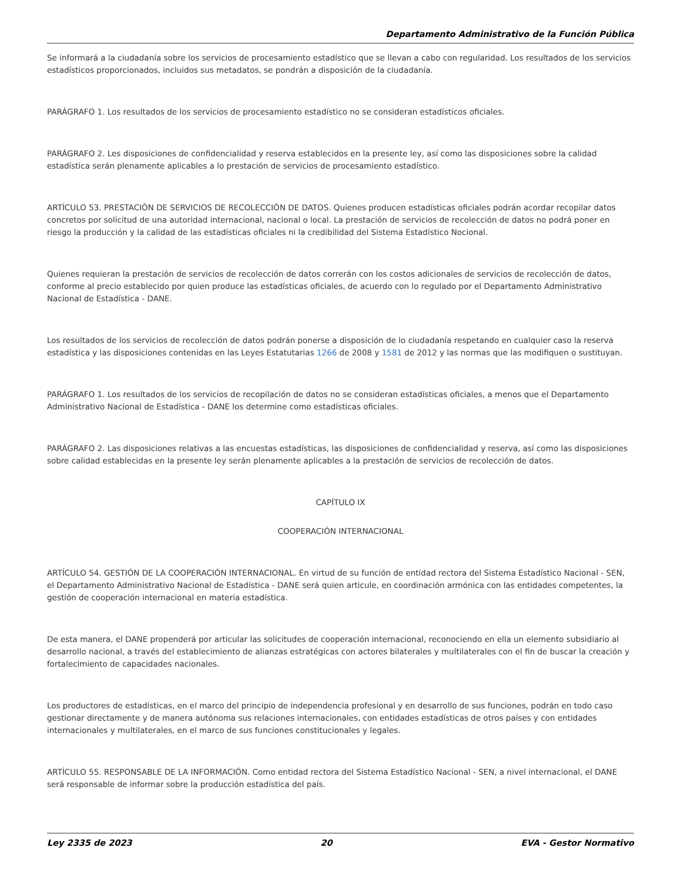Departamento Administrativo de la Función Pública
Se informará a la ciudadanía sobre los servicios de procesamiento estadístico que se llevan a cabo con regularidad. Los resultados de los servicios estadísticos proporcionados, incluidos sus metadatos, se pondrán a disposición de la ciudadanía.
PARÁGRAFO 1. Los resultados de los servicios de procesamiento estadístico no se consideran estadísticos oficiales.
PARÁGRAFO 2. Les disposiciones de confidencialidad y reserva establecidos en la presente ley, así como las disposiciones sobre la calidad estadística serán plenamente aplicables a lo prestación de servicios de procesamiento estadístico.
ARTÍCULO 53. PRESTACIÓN DE SERVICIOS DE RECOLECCIÓN DE DATOS. Quienes producen estadísticas oficiales podrán acordar recopilar datos concretos por solicitud de una autoridad internacional, nacional o local. La prestación de servicios de recolección de datos no podrá poner en riesgo la producción y la calidad de las estadísticas oficiales ni la credibilidad del Sistema Estadístico Nocional.
Quienes requieran la prestación de servicios de recolección de datos correrán con los costos adicionales de servicios de recolección de datos, conforme al precio establecido por quien produce las estadísticas oficiales, de acuerdo con lo regulado por el Departamento Administrativo Nacional de Estadística - DANE.
Los resultados de los servicios de recolección de datos podrán ponerse a disposición de lo ciudadanía respetando en cualquier caso la reserva estadística y las disposiciones contenidas en las Leyes Estatutarias 1266 de 2008 y 1581 de 2012 y las normas que las modifiquen o sustituyan.
PARÁGRAFO 1. Los resultados de los servicios de recopilación de datos no se consideran estadísticas oficiales, a menos que el Departamento Administrativo Nacional de Estadística - DANE los determine como estadísticas oficiales.
PARÁGRAFO 2. Las disposiciones relativas a las encuestas estadísticas, las disposiciones de confidencialidad y reserva, así como las disposiciones sobre calidad establecidas en la presente ley serán plenamente aplicables a la prestación de servicios de recolección de datos.
CAPÍTULO IX
COOPERACIÓN INTERNACIONAL
ARTÍCULO 54. GESTIÓN DE LA COOPERACIÓN INTERNACIONAL. En virtud de su función de entidad rectora del Sistema Estadístico Nacional - SEN, el Departamento Administrativo Nacional de Estadística - DANE será quien articule, en coordinación armónica con las entidades competentes, la gestión de cooperación internacional en materia estadística.
De esta manera, el DANE propenderá por articular las solicitudes de cooperación internacional, reconociendo en ella un elemento subsidiario al desarrollo nacional, a través del establecimiento de alianzas estratégicas con actores bilaterales y multilaterales con el fin de buscar la creación y fortalecimiento de capacidades nacionales.
Los productores de estadísticas, en el marco del principio de independencia profesional y en desarrollo de sus funciones, podrán en todo caso gestionar directamente y de manera autónoma sus relaciones internacionales, con entidades estadísticas de otros países y con entidades internacionales y multilaterales, en el marco de sus funciones constitucionales y legales.
ARTÍCULO 55. RESPONSABLE DE LA INFORMACIÓN. Como entidad rectora del Sistema Estadístico Nacional - SEN, a nivel internacional, el DANE será responsable de informar sobre la producción estadística del país.
Ley 2335 de 2023 20 EVA - Gestor Normativo